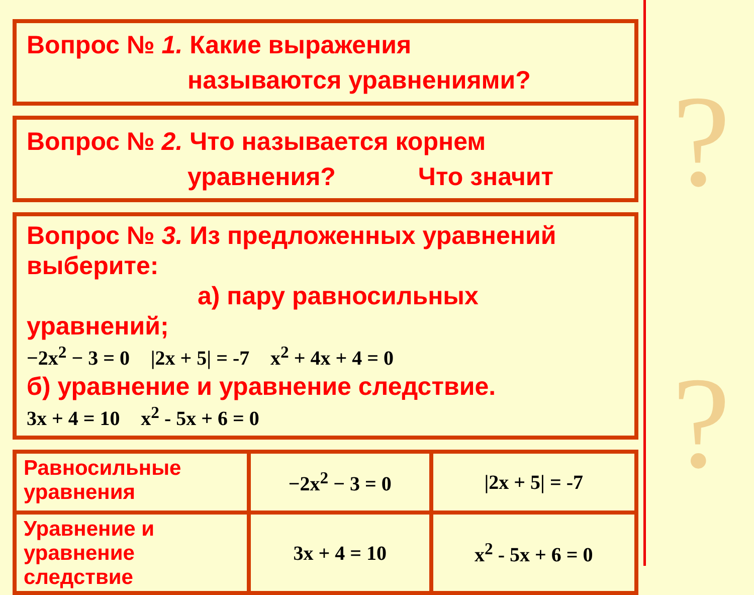Вопрос № 1. Какие выражения
называются уравнениями?
Вопрос № 2. Что называется корнем
уравнения? Что значит
Вопрос № 3. Из предложенных уравнений выберите:
а) пару равносильных уравнений;
−2x<sup>2</sup> − 3 = 0 |2x + 5| = -7 x<sup>2</sup> + 4x + 4 = 0
б) уравнение и уравнение следствие.
3x + 4 = 10 x<sup>2</sup> - 5x + 6 = 0
| Равносильные уравнения | −2x<sup>2</sup> − 3 = 0 | /2x + 5/ = -7 |
| Уравнение и уравнение следствие | 3x + 4 = 10 | x<sup>2</sup> - 5x + 6 = 0 |
?
?